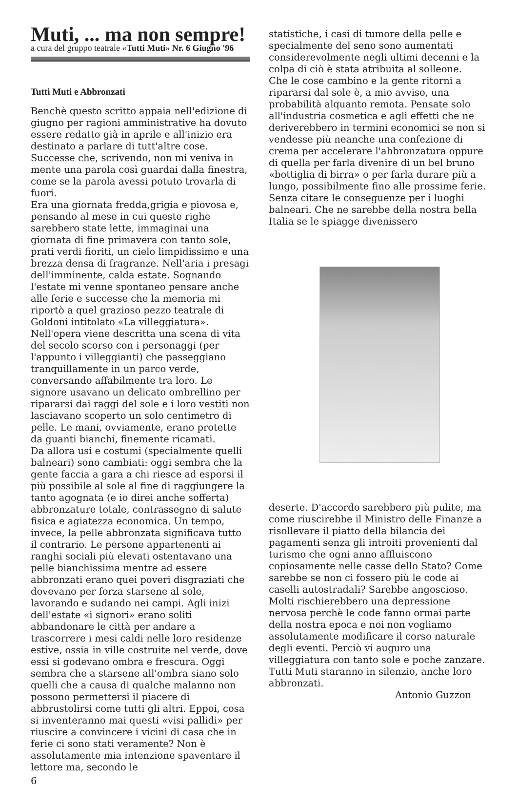Muti, ... ma non sempre!
a cura del gruppo teatrale «Tutti Muti» Nr. 6 Giugno '96
Tutti Muti e Abbronzati
Benchè questo scritto appaia nell'edizione di giugno per ragioni amministrative ha dovuto essere redatto già in aprile e all'inizio era destinato a parlare di tutt'altre cose.
Successe che, scrivendo, non mi veniva in mente una parola così guardai dalla finestra, come se la parola avessi potuto trovarla di fuori.
Era una giornata fredda,grigia e piovosa e, pensando al mese in cui queste righe sarebbero state lette, immaginai una giornata di fine primavera con tanto sole, prati verdi fioriti, un cielo limpidissimo e una brezza densa di fragranze. Nell'aria i presagi dell'imminente, calda estate. Sognando l'estate mi venne spontaneo pensare anche alle ferie e successe che la memoria mi riportò a quel grazioso pezzo teatrale di Goldoni intitolato «La villeggiatura». Nell'opera viene descritta una scena di vita del secolo scorso con i personaggi (per l'appunto i villeggianti) che passeggiano tranquillamente in un parco verde, conversando affabilmente tra loro. Le signore usavano un delicato ombrellino per ripararsi dai raggi del sole e i loro vestiti non lasciavano scoperto un solo centimetro di pelle. Le mani, ovviamente, erano protette da guanti bianchi, finemente ricamati.
Da allora usi e costumi (specialmente quelli balneari) sono cambiati: oggi sembra che la gente faccia a gara a chi riesce ad esporsi il più possibile al sole al fine di raggiungere la tanto agognata (e io direi anche sofferta) abbronzature totale, contrassegno di salute fisica e agiatezza economica. Un tempo, invece, la pelle abbronzata significava tutto il contrario. Le persone appartenenti ai ranghi sociali più elevati ostentavano una pelle bianchissima mentre ad essere abbronzati erano quei poveri disgraziati che dovevano per forza starsene al sole, lavorando e sudando nei campi. Agli inizi dell'estate «i signori» erano soliti abbandonare le città per andare a trascorrere i mesi caldi nelle loro residenze estive, ossia in ville costruite nel verde, dove essi si godevano ombra e frescura. Oggi sembra che a starsene all'ombra siano solo quelli che a causa di qualche malanno non possono permettersi il piacere di abbrustolirsi come tutti gli altri. Eppoi, cosa si inventeranno mai questi «visi pallidi» per riuscire a convincere i vicini di casa che in ferie ci sono stati veramente? Non è assolutamente mia intenzione spaventare il lettore ma, secondo le
6
statistiche, i casi di tumore della pelle e specialmente del seno sono aumentati considerevolmente negli ultimi decenni e la colpa di ciò è stata atribuita al solleone.
Che le cose cambino e la gente ritorni a ripararsi dal sole è, a mio avviso, una probabilità alquanto remota. Pensate solo all'industria cosmetica e agli effetti che ne deriverebbero in termini economici se non si vendesse più neanche una confezione di crema per accelerare l'abbronzatura oppure di quella per farla divenire di un bel bruno «bottiglia di birra» o per farla durare più a lungo, possibilmente fino alle prossime ferie. Senza citare le conseguenze per i luoghi balneari. Che ne sarebbe della nostra bella Italia se le spiagge divenissero
deserte. D'accordo sarebbero più pulite, ma come riuscirebbe il Ministro delle Finanze a risollevare il piatto della bilancia dei pagamenti senza gli introiti provenienti dal turismo che ogni anno affluiscono copiosamente nelle casse dello Stato? Come sarebbe se non ci fossero più le code ai caselli autostradali? Sarebbe angoscioso. Molti rischierebbero una depressione nervosa perchè le code fanno ormai parte della nostra epoca e noi non vogliamo assolutamente modificare il corso naturale degli eventi. Perciò vi auguro una villeggiatura con tanto sole e poche zanzare.
Tutti Muti staranno in silenzio, anche loro abbronzati.
Antonio Guzzon